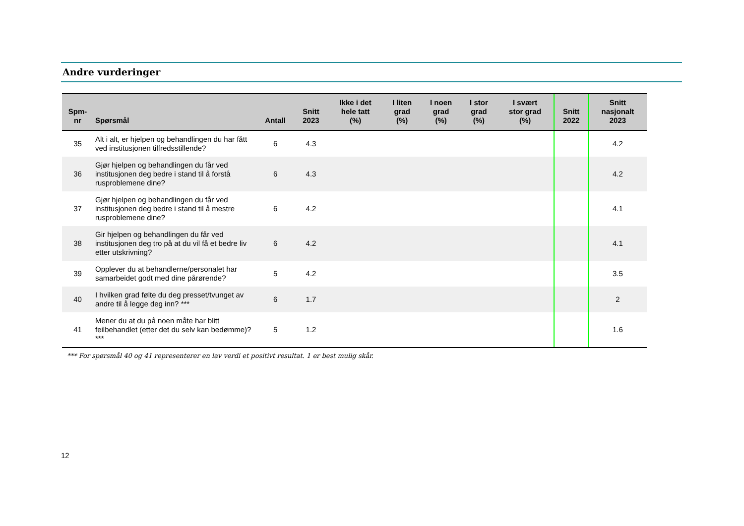Andre vurderinger
| Spm- nr | Spørsmål | Antall | Snitt 2023 | Ikke i det hele tatt (%) | I liten grad (%) | I noen grad (%) | I stor grad (%) | I svært stor grad (%) | Snitt 2022 | Snitt nasjonalt 2023 |
| --- | --- | --- | --- | --- | --- | --- | --- | --- | --- | --- |
| 35 | Alt i alt, er hjelpen og behandlingen du har fått ved institusjonen tilfredsstillende? | 6 | 4.3 | | | | | | | 4.2 |
| 36 | Gjør hjelpen og behandlingen du får ved institusjonen deg bedre i stand til å forstå rusproblemene dine? | 6 | 4.3 | | | | | | | 4.2 |
| 37 | Gjør hjelpen og behandlingen du får ved institusjonen deg bedre i stand til å mestre rusproblemene dine? | 6 | 4.2 | | | | | | | 4.1 |
| 38 | Gir hjelpen og behandlingen du får ved institusjonen deg tro på at du vil få et bedre liv etter utskrivning? | 6 | 4.2 | | | | | | | 4.1 |
| 39 | Opplever du at behandlerne/personalet har samarbeidet godt med dine pårørende? | 5 | 4.2 | | | | | | | 3.5 |
| 40 | I hvilken grad følte du deg presset/tvunget av andre til å legge deg inn? *** | 6 | 1.7 | | | | | | | 2 |
| 41 | Mener du at du på noen måte har blitt feilbehandlet (etter det du selv kan bedømme)? *** | 5 | 1.2 | | | | | | | 1.6 |
*** For spørsmål 40 og 41 representerer en lav verdi et positivt resultat. 1 er best mulig skår.
12